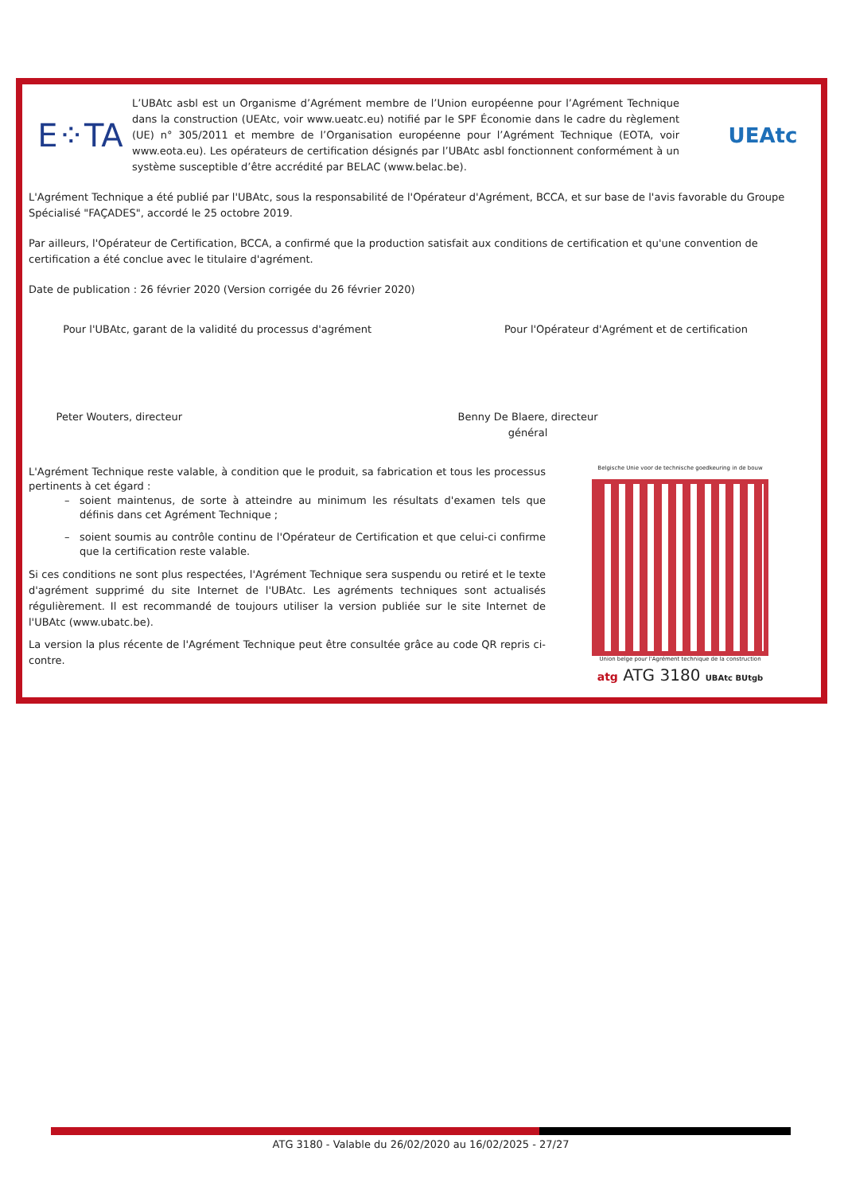E⁘TA
L’UBAtc asbl est un Organisme d’Agrément membre de l’Union européenne pour l’Agrément Technique dans la construction (UEAtc, voir www.ueatc.eu) notifié par le SPF Économie dans le cadre du règlement (UE) n° 305/2011 et membre de l’Organisation européenne pour l’Agrément Technique (EOTA, voir www.eota.eu). Les opérateurs de certification désignés par l’UBAtc asbl fonctionnent conformément à un système susceptible d’être accrédité par BELAC (www.belac.be).
UEAtc
L'Agrément Technique a été publié par l'UBAtc, sous la responsabilité de l'Opérateur d'Agrément, BCCA, et sur base de l'avis favorable du Groupe Spécialisé "FAÇADES", accordé le 25 octobre 2019.
Par ailleurs, l'Opérateur de Certification, BCCA, a confirmé que la production satisfait aux conditions de certification et qu'une convention de certification a été conclue avec le titulaire d'agrément.
Date de publication : 26 février 2020 (Version corrigée du 26 février 2020)
Pour l'UBAtc, garant de la validité du processus d'agrément
Peter Wouters, directeur
Pour l'Opérateur d'Agrément et de certification
Benny De Blaere, directeur général
L'Agrément Technique reste valable, à condition que le produit, sa fabrication et tous les processus pertinents à cet égard :
soient maintenus, de sorte à atteindre au minimum les résultats d'examen tels que définis dans cet Agrément Technique ;
soient soumis au contrôle continu de l'Opérateur de Certification et que celui-ci confirme que la certification reste valable.
Si ces conditions ne sont plus respectées, l'Agrément Technique sera suspendu ou retiré et le texte d'agrément supprimé du site Internet de l'UBAtc. Les agréments techniques sont actualisés régulièrement. Il est recommandé de toujours utiliser la version publiée sur le site Internet de l'UBAtc (www.ubatc.be).
La version la plus récente de l'Agrément Technique peut être consultée grâce au code QR repris ci-contre.
Belgische Unie voor de technische goedkeuring in de bouw
Union belge pour l'Agrément technique de la construction
atg ATG 3180 UBAtc BUtgb
ATG 3180 - Valable du 26/02/2020 au 16/02/2025 - 27/27